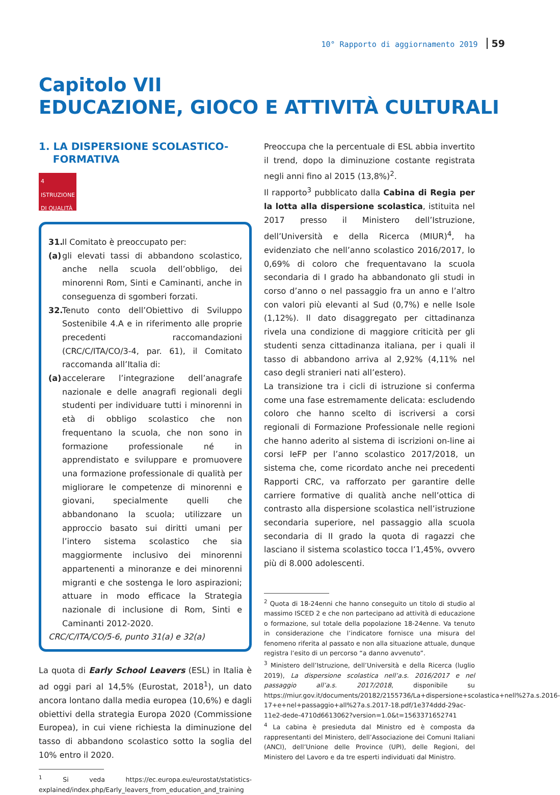10° Rapporto di aggiornamento 2019 59
Capitolo VII
EDUCAZIONE, GIOCO E ATTIVITÀ CULTURALI
1. LA DISPERSIONE SCOLASTICO-
FORMATIVA
4 ISTRUZIONE DI QUALITÀ
31. Il Comitato è preoccupato per:
(a) gli elevati tassi di abbandono scolastico, anche nella scuola dell’obbligo, dei minorenni Rom, Sinti e Caminanti, anche in conseguenza di sgomberi forzati.
32. Tenuto conto dell’Obiettivo di Sviluppo Sostenibile 4.A e in riferimento alle proprie precedenti raccomandazioni (CRC/C/ITA/CO/3-4, par. 61), il Comitato raccomanda all’Italia di:
(a) accelerare l’integrazione dell’anagrafe nazionale e delle anagrafi regionali degli studenti per individuare tutti i minorenni in età di obbligo scolastico che non frequentano la scuola, che non sono in formazione professionale né in apprendistato e sviluppare e promuovere una formazione professionale di qualità per migliorare le competenze di minorenni e giovani, specialmente quelli che abbandonano la scuola; utilizzare un approccio basato sui diritti umani per l’intero sistema scolastico che sia maggiormente inclusivo dei minorenni appartenenti a minoranze e dei minorenni migranti e che sostenga le loro aspirazioni; attuare in modo efficace la Strategia nazionale di inclusione di Rom, Sinti e Caminanti 2012-2020.
CRC/C/ITA/CO/5-6, punto 31(a) e 32(a)
La quota di Early School Leavers (ESL) in Italia è ad oggi pari al 14,5% (Eurostat, 2018<sup>1</sup>), un dato ancora lontano dalla media europea (10,6%) e dagli obiettivi della strategia Europa 2020 (Commissione Europea), in cui viene richiesta la diminuzione del tasso di abbandono scolastico sotto la soglia del 10% entro il 2020.
<sup>1</sup> Si veda https://ec.europa.eu/eurostat/statistics-explained/index.php/Early_leavers_from_education_and_training
Preoccupa che la percentuale di ESL abbia invertito il trend, dopo la diminuzione costante registrata negli anni fino al 2015 (13,8%)<sup>2</sup>.
Il rapporto<sup>3</sup> pubblicato dalla Cabina di Regia per la lotta alla dispersione scolastica, istituita nel 2017 presso il Ministero dell’Istruzione, dell’Università e della Ricerca (MIUR)<sup>4</sup>, ha evidenziato che nell’anno scolastico 2016/2017, lo 0,69% di coloro che frequentavano la scuola secondaria di I grado ha abbandonato gli studi in corso d’anno o nel passaggio fra un anno e l’altro con valori più elevanti al Sud (0,7%) e nelle Isole (1,12%). Il dato disaggregato per cittadinanza rivela una condizione di maggiore criticità per gli studenti senza cittadinanza italiana, per i quali il tasso di abbandono arriva al 2,92% (4,11% nel caso degli stranieri nati all’estero).
La transizione tra i cicli di istruzione si conferma come una fase estremamente delicata: escludendo coloro che hanno scelto di iscriversi a corsi regionali di Formazione Professionale nelle regioni che hanno aderito al sistema di iscrizioni on-line ai corsi IeFP per l’anno scolastico 2017/2018, un sistema che, come ricordato anche nei precedenti Rapporti CRC, va rafforzato per garantire delle carriere formative di qualità anche nell’ottica di contrasto alla dispersione scolastica nell’istruzione secondaria superiore, nel passaggio alla scuola secondaria di II grado la quota di ragazzi che lasciano il sistema scolastico tocca l’1,45%, ovvero più di 8.000 adolescenti.
<sup>2</sup> Quota di 18-24enni che hanno conseguito un titolo di studio al massimo ISCED 2 e che non partecipano ad attività di educazione o formazione, sul totale della popolazione 18-24enne. Va tenuto in considerazione che l’indicatore fornisce una misura del fenomeno riferita al passato e non alla situazione attuale, dunque registra l’esito di un percorso “a danno avvenuto”.
<sup>3</sup> Ministero dell’Istruzione, dell’Università e della Ricerca (luglio 2019), La dispersione scolastica nell’a.s. 2016/2017 e nel passaggio all’a.s. 2017/2018, disponibile su https://miur.gov.it/documents/20182/2155736/La+dispersione+scolastica+nell%27a.s.2016-17+e+nel+passaggio+all%27a.s.2017-18.pdf/1e374ddd-29ac-11e2-dede-4710d6613062?version=1.0&t=1563371652741
<sup>4</sup> La cabina è presieduta dal Ministro ed è composta da rappresentanti del Ministero, dell’Associazione dei Comuni Italiani (ANCI), dell’Unione delle Province (UPI), delle Regioni, del Ministero del Lavoro e da tre esperti individuati dal Ministro.